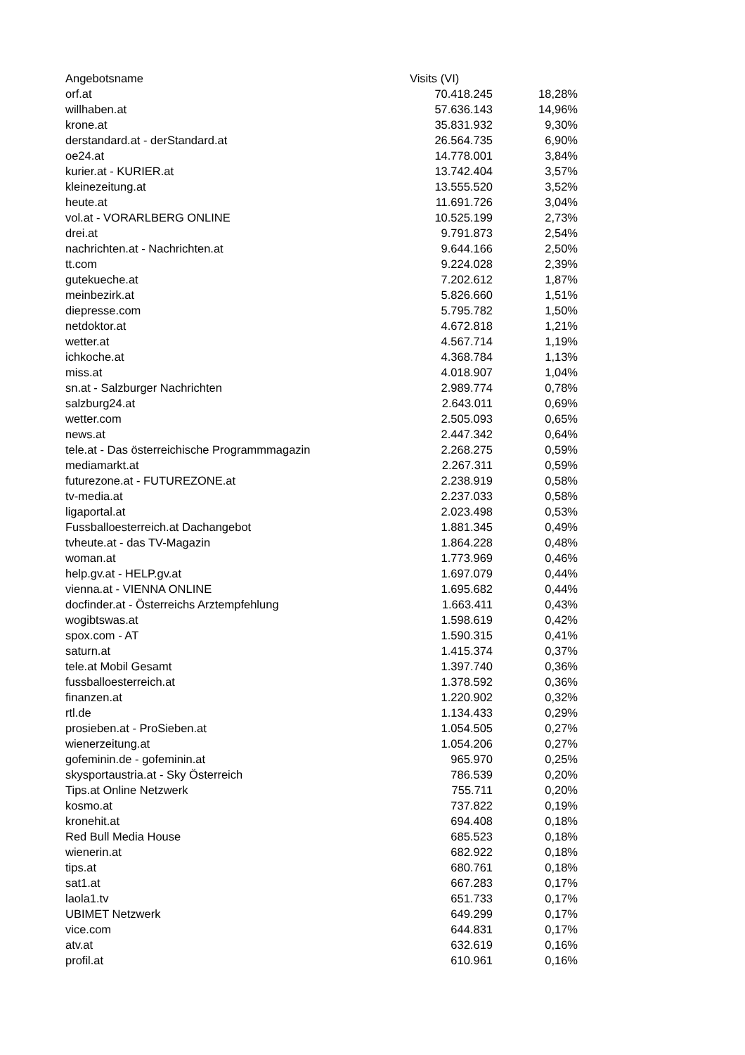| Angebotsname | Visits (VI) | |
| --- | --- | --- |
| orf.at | 70.418.245 | 18,28% |
| willhaben.at | 57.636.143 | 14,96% |
| krone.at | 35.831.932 | 9,30% |
| derstandard.at - derStandard.at | 26.564.735 | 6,90% |
| oe24.at | 14.778.001 | 3,84% |
| kurier.at - KURIER.at | 13.742.404 | 3,57% |
| kleinezeitung.at | 13.555.520 | 3,52% |
| heute.at | 11.691.726 | 3,04% |
| vol.at - VORARLBERG ONLINE | 10.525.199 | 2,73% |
| drei.at | 9.791.873 | 2,54% |
| nachrichten.at - Nachrichten.at | 9.644.166 | 2,50% |
| tt.com | 9.224.028 | 2,39% |
| gutekueche.at | 7.202.612 | 1,87% |
| meinbezirk.at | 5.826.660 | 1,51% |
| diepresse.com | 5.795.782 | 1,50% |
| netdoktor.at | 4.672.818 | 1,21% |
| wetter.at | 4.567.714 | 1,19% |
| ichkoche.at | 4.368.784 | 1,13% |
| miss.at | 4.018.907 | 1,04% |
| sn.at - Salzburger Nachrichten | 2.989.774 | 0,78% |
| salzburg24.at | 2.643.011 | 0,69% |
| wetter.com | 2.505.093 | 0,65% |
| news.at | 2.447.342 | 0,64% |
| tele.at - Das österreichische Programmmagazin | 2.268.275 | 0,59% |
| mediamarkt.at | 2.267.311 | 0,59% |
| futurezone.at - FUTUREZONE.at | 2.238.919 | 0,58% |
| tv-media.at | 2.237.033 | 0,58% |
| ligaportal.at | 2.023.498 | 0,53% |
| Fussballoesterreich.at Dachangebot | 1.881.345 | 0,49% |
| tvheute.at - das TV-Magazin | 1.864.228 | 0,48% |
| woman.at | 1.773.969 | 0,46% |
| help.gv.at - HELP.gv.at | 1.697.079 | 0,44% |
| vienna.at - VIENNA ONLINE | 1.695.682 | 0,44% |
| docfinder.at - Österreichs Arztempfehlung | 1.663.411 | 0,43% |
| wogibtswas.at | 1.598.619 | 0,42% |
| spox.com - AT | 1.590.315 | 0,41% |
| saturn.at | 1.415.374 | 0,37% |
| tele.at Mobil Gesamt | 1.397.740 | 0,36% |
| fussballoesterreich.at | 1.378.592 | 0,36% |
| finanzen.at | 1.220.902 | 0,32% |
| rtl.de | 1.134.433 | 0,29% |
| prosieben.at - ProSieben.at | 1.054.505 | 0,27% |
| wienerzeitung.at | 1.054.206 | 0,27% |
| gofeminin.de - gofeminin.at | 965.970 | 0,25% |
| skysportaustria.at - Sky Österreich | 786.539 | 0,20% |
| Tips.at Online Netzwerk | 755.711 | 0,20% |
| kosmo.at | 737.822 | 0,19% |
| kronehit.at | 694.408 | 0,18% |
| Red Bull Media House | 685.523 | 0,18% |
| wienerin.at | 682.922 | 0,18% |
| tips.at | 680.761 | 0,18% |
| sat1.at | 667.283 | 0,17% |
| laola1.tv | 651.733 | 0,17% |
| UBIMET Netzwerk | 649.299 | 0,17% |
| vice.com | 644.831 | 0,17% |
| atv.at | 632.619 | 0,16% |
| profil.at | 610.961 | 0,16% |